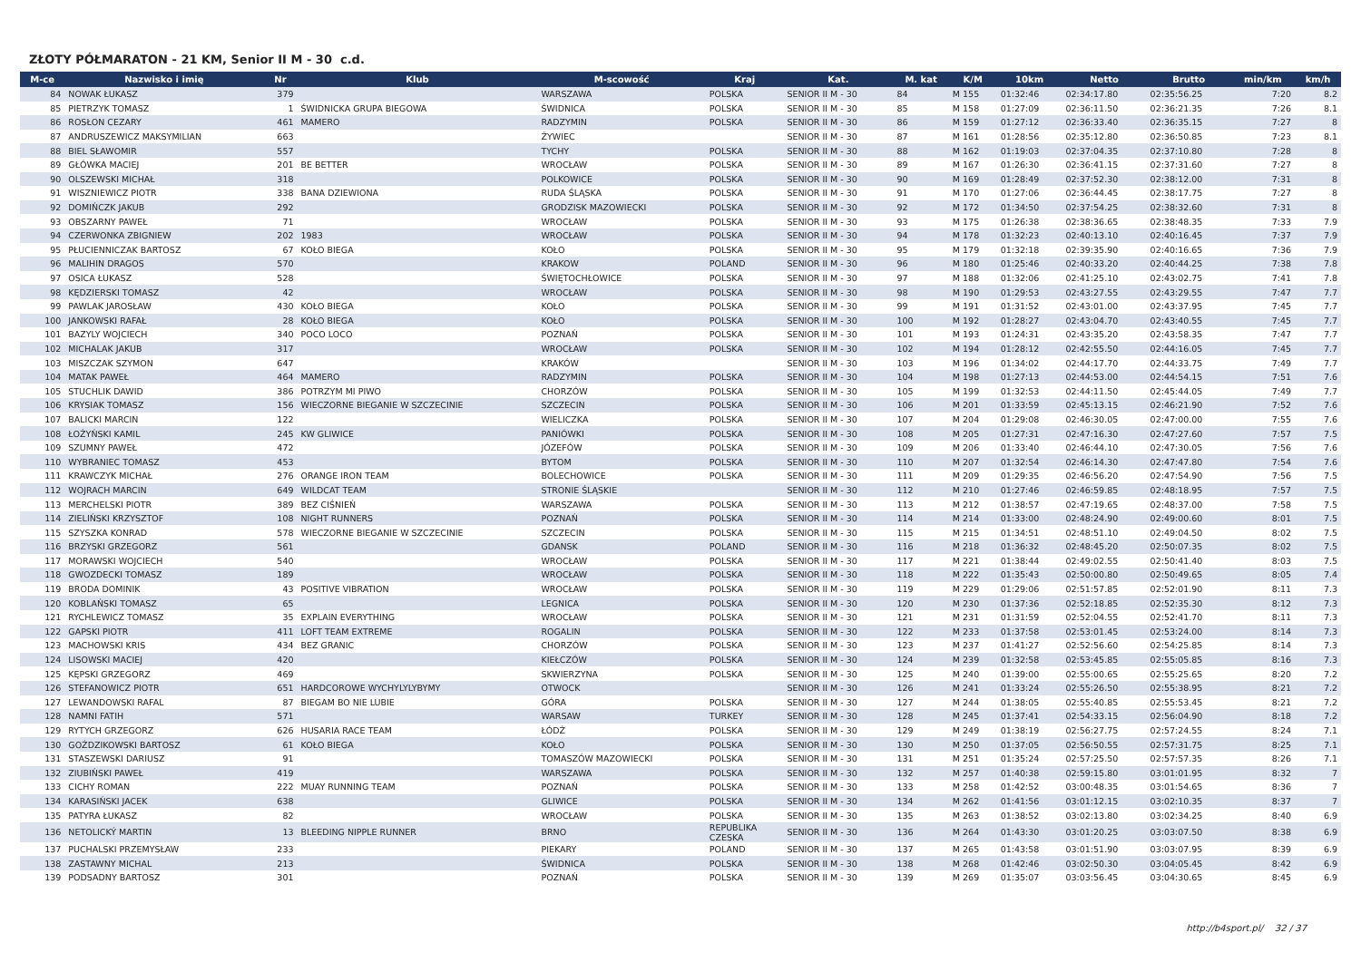ZŁOTY PÓŁMARATON - 21 KM, Senior II M - 30 c.d.
| M-ce | Nazwisko i imię | Nr | Klub | M-scowość | Kraj | Kat. | M. kat | K/M | 10km | Netto | Brutto | min/km | km/h |
| --- | --- | --- | --- | --- | --- | --- | --- | --- | --- | --- | --- | --- | --- |
| 84 | NOWAK ŁUKASZ | 379 | | WARSZAWA | POLSKA | SENIOR II M - 30 | 84 | M 155 | 01:32:46 | 02:34:17.80 | 02:35:56.25 | 7:20 | 8.2 |
| 85 | PIETRZYK TOMASZ | 1 | ŚWIDNICKA GRUPA BIEGOWA | ŚWIDNICA | POLSKA | SENIOR II M - 30 | 85 | M 158 | 01:27:09 | 02:36:11.50 | 02:36:21.35 | 7:26 | 8.1 |
| 86 | ROSŁON CEZARY | 461 | MAMERO | RADZYMIN | POLSKA | SENIOR II M - 30 | 86 | M 159 | 01:27:12 | 02:36:33.40 | 02:36:35.15 | 7:27 | 8 |
| 87 | ANDRUSZEWICZ MAKSYMILIAN | 663 | | ŻYWIEC | | SENIOR II M - 30 | 87 | M 161 | 01:28:56 | 02:35:12.80 | 02:36:50.85 | 7:23 | 8.1 |
| 88 | BIEL SŁAWOMIR | 557 | | TYCHY | POLSKA | SENIOR II M - 30 | 88 | M 162 | 01:19:03 | 02:37:04.35 | 02:37:10.80 | 7:28 | 8 |
| 89 | GŁÓWKA MACIEJ | 201 | BE BETTER | WROCŁAW | POLSKA | SENIOR II M - 30 | 89 | M 167 | 01:26:30 | 02:36:41.15 | 02:37:31.60 | 7:27 | 8 |
| 90 | OLSZEWSKI MICHAŁ | 318 | | POLKOWICE | POLSKA | SENIOR II M - 30 | 90 | M 169 | 01:28:49 | 02:37:52.30 | 02:38:12.00 | 7:31 | 8 |
| 91 | WISZNIEWICZ PIOTR | 338 | BANA DZIEWIONA | RUDA ŚLĄSKA | POLSKA | SENIOR II M - 30 | 91 | M 170 | 01:27:06 | 02:36:44.45 | 02:38:17.75 | 7:27 | 8 |
| 92 | DOMIŃCZK JAKUB | 292 | | GRODZISK MAZOWIECKI | POLSKA | SENIOR II M - 30 | 92 | M 172 | 01:34:50 | 02:37:54.25 | 02:38:32.60 | 7:31 | 8 |
| 93 | OBSZARNY PAWEŁ | 71 | | WROCŁAW | POLSKA | SENIOR II M - 30 | 93 | M 175 | 01:26:38 | 02:38:36.65 | 02:38:48.35 | 7:33 | 7.9 |
| 94 | CZERWONKA ZBIGNIEW | 202 | 1983 | WROCŁAW | POLSKA | SENIOR II M - 30 | 94 | M 178 | 01:32:23 | 02:40:13.10 | 02:40:16.45 | 7:37 | 7.9 |
| 95 | PŁUCIENNICZAK BARTOSZ | 67 | KOŁO BIEGA | KOŁO | POLSKA | SENIOR II M - 30 | 95 | M 179 | 01:32:18 | 02:39:35.90 | 02:40:16.65 | 7:36 | 7.9 |
| 96 | MALIHIN DRAGOS | 570 | | KRAKOW | POLAND | SENIOR II M - 30 | 96 | M 180 | 01:25:46 | 02:40:33.20 | 02:40:44.25 | 7:38 | 7.8 |
| 97 | OSICA ŁUKASZ | 528 | | ŚWIĘTOCHŁOWICE | POLSKA | SENIOR II M - 30 | 97 | M 188 | 01:32:06 | 02:41:25.10 | 02:43:02.75 | 7:41 | 7.8 |
| 98 | KĘDZIERSKI TOMASZ | 42 | | WROCŁAW | POLSKA | SENIOR II M - 30 | 98 | M 190 | 01:29:53 | 02:43:27.55 | 02:43:29.55 | 7:47 | 7.7 |
| 99 | PAWLAK JAROSŁAW | 430 | KOŁO BIEGA | KOŁO | POLSKA | SENIOR II M - 30 | 99 | M 191 | 01:31:52 | 02:43:01.00 | 02:43:37.95 | 7:45 | 7.7 |
| 100 | JANKOWSKI RAFAŁ | 28 | KOŁO BIEGA | KOŁO | POLSKA | SENIOR II M - 30 | 100 | M 192 | 01:28:27 | 02:43:04.70 | 02:43:40.55 | 7:45 | 7.7 |
| 101 | BAZYLY WOJCIECH | 340 | POCO LOCO | POZNAŃ | POLSKA | SENIOR II M - 30 | 101 | M 193 | 01:24:31 | 02:43:35.20 | 02:43:58.35 | 7:47 | 7.7 |
| 102 | MICHALAK JAKUB | 317 | | WROCŁAW | POLSKA | SENIOR II M - 30 | 102 | M 194 | 01:28:12 | 02:42:55.50 | 02:44:16.05 | 7:45 | 7.7 |
| 103 | MISZCZAK SZYMON | 647 | | KRAKÓW | | SENIOR II M - 30 | 103 | M 196 | 01:34:02 | 02:44:17.70 | 02:44:33.75 | 7:49 | 7.7 |
| 104 | MATAK PAWEŁ | 464 | MAMERO | RADZYMIN | POLSKA | SENIOR II M - 30 | 104 | M 198 | 01:27:13 | 02:44:53.00 | 02:44:54.15 | 7:51 | 7.6 |
| 105 | STUCHLIK DAWID | 386 | POTRZYM MI PIWO | CHORZÓW | POLSKA | SENIOR II M - 30 | 105 | M 199 | 01:32:53 | 02:44:11.50 | 02:45:44.05 | 7:49 | 7.7 |
| 106 | KRYSIAK TOMASZ | 156 | WIECZORNE BIEGANIE W SZCZECINIE | SZCZECIN | POLSKA | SENIOR II M - 30 | 106 | M 201 | 01:33:59 | 02:45:13.15 | 02:46:21.90 | 7:52 | 7.6 |
| 107 | BALICKI MARCIN | 122 | | WIELICZKA | POLSKA | SENIOR II M - 30 | 107 | M 204 | 01:29:08 | 02:46:30.05 | 02:47:00.00 | 7:55 | 7.6 |
| 108 | ŁOŻYŃSKI KAMIL | 245 | KW GLIWICE | PANIÓWKI | POLSKA | SENIOR II M - 30 | 108 | M 205 | 01:27:31 | 02:47:16.30 | 02:47:27.60 | 7:57 | 7.5 |
| 109 | SZUMNY PAWEŁ | 472 | | JÓZEFÓW | POLSKA | SENIOR II M - 30 | 109 | M 206 | 01:33:40 | 02:46:44.10 | 02:47:30.05 | 7:56 | 7.6 |
| 110 | WYBRANIEC TOMASZ | 453 | | BYTOM | POLSKA | SENIOR II M - 30 | 110 | M 207 | 01:32:54 | 02:46:14.30 | 02:47:47.80 | 7:54 | 7.6 |
| 111 | KRAWCZYK MICHAŁ | 276 | ORANGE IRON TEAM | BOLECHOWICE | POLSKA | SENIOR II M - 30 | 111 | M 209 | 01:29:35 | 02:46:56.20 | 02:47:54.90 | 7:56 | 7.5 |
| 112 | WOJRACH MARCIN | 649 | WILDCAT TEAM | STRONIE ŚLĄSKIE | | SENIOR II M - 30 | 112 | M 210 | 01:27:46 | 02:46:59.85 | 02:48:18.95 | 7:57 | 7.5 |
| 113 | MERCHELSKI PIOTR | 389 | BEZ CIŚNIEŃ | WARSZAWA | POLSKA | SENIOR II M - 30 | 113 | M 212 | 01:38:57 | 02:47:19.65 | 02:48:37.00 | 7:58 | 7.5 |
| 114 | ZIELIŃSKI KRZYSZTOF | 108 | NIGHT RUNNERS | POZNAŃ | POLSKA | SENIOR II M - 30 | 114 | M 214 | 01:33:00 | 02:48:24.90 | 02:49:00.60 | 8:01 | 7.5 |
| 115 | SZYSZKA KONRAD | 578 | WIECZORNE BIEGANIE W SZCZECINIE | SZCZECIN | POLSKA | SENIOR II M - 30 | 115 | M 215 | 01:34:51 | 02:48:51.10 | 02:49:04.50 | 8:02 | 7.5 |
| 116 | BRZYSKI GRZEGORZ | 561 | | GDANSK | POLAND | SENIOR II M - 30 | 116 | M 218 | 01:36:32 | 02:48:45.20 | 02:50:07.35 | 8:02 | 7.5 |
| 117 | MORAWSKI WOJCIECH | 540 | | WROCŁAW | POLSKA | SENIOR II M - 30 | 117 | M 221 | 01:38:44 | 02:49:02.55 | 02:50:41.40 | 8:03 | 7.5 |
| 118 | GWOZDECKI TOMASZ | 189 | | WROCŁAW | POLSKA | SENIOR II M - 30 | 118 | M 222 | 01:35:43 | 02:50:00.80 | 02:50:49.65 | 8:05 | 7.4 |
| 119 | BRODA DOMINIK | 43 | POSITIVE VIBRATION | WROCŁAW | POLSKA | SENIOR II M - 30 | 119 | M 229 | 01:29:06 | 02:51:57.85 | 02:52:01.90 | 8:11 | 7.3 |
| 120 | KOBLAŃSKI TOMASZ | 65 | | LEGNICA | POLSKA | SENIOR II M - 30 | 120 | M 230 | 01:37:36 | 02:52:18.85 | 02:52:35.30 | 8:12 | 7.3 |
| 121 | RYCHLEWICZ TOMASZ | 35 | EXPLAIN EVERYTHING | WROCŁAW | POLSKA | SENIOR II M - 30 | 121 | M 231 | 01:31:59 | 02:52:04.55 | 02:52:41.70 | 8:11 | 7.3 |
| 122 | GAPSKI PIOTR | 411 | LOFT TEAM EXTREME | ROGALIN | POLSKA | SENIOR II M - 30 | 122 | M 233 | 01:37:58 | 02:53:01.45 | 02:53:24.00 | 8:14 | 7.3 |
| 123 | MACHOWSKI KRIS | 434 | BEZ GRANIC | CHORZÓW | POLSKA | SENIOR II M - 30 | 123 | M 237 | 01:41:27 | 02:52:56.60 | 02:54:25.85 | 8:14 | 7.3 |
| 124 | LISOWSKI MACIEJ | 420 | | KIEŁCZÓW | POLSKA | SENIOR II M - 30 | 124 | M 239 | 01:32:58 | 02:53:45.85 | 02:55:05.85 | 8:16 | 7.3 |
| 125 | KĘPSKI GRZEGORZ | 469 | | SKWIERZYNA | POLSKA | SENIOR II M - 30 | 125 | M 240 | 01:39:00 | 02:55:00.65 | 02:55:25.65 | 8:20 | 7.2 |
| 126 | STEFANOWICZ PIOTR | 651 | HARDCOROWE WYCHYLYLYBYMY | OTWOCK | | SENIOR II M - 30 | 126 | M 241 | 01:33:24 | 02:55:26.50 | 02:55:38.95 | 8:21 | 7.2 |
| 127 | LEWANDOWSKI RAFAL | 87 | BIEGAM BO NIE LUBIE | GÓRA | POLSKA | SENIOR II M - 30 | 127 | M 244 | 01:38:05 | 02:55:40.85 | 02:55:53.45 | 8:21 | 7.2 |
| 128 | NAMNI FATIH | 571 | | WARSAW | TURKEY | SENIOR II M - 30 | 128 | M 245 | 01:37:41 | 02:54:33.15 | 02:56:04.90 | 8:18 | 7.2 |
| 129 | RYTYCH GRZEGORZ | 626 | HUSARIA RACE TEAM | ŁÓDŹ | POLSKA | SENIOR II M - 30 | 129 | M 249 | 01:38:19 | 02:56:27.75 | 02:57:24.55 | 8:24 | 7.1 |
| 130 | GOŹDZIKOWSKI BARTOSZ | 61 | KOŁO BIEGA | KOŁO | POLSKA | SENIOR II M - 30 | 130 | M 250 | 01:37:05 | 02:56:50.55 | 02:57:31.75 | 8:25 | 7.1 |
| 131 | STASZEWSKI DARIUSZ | 91 | | TOMASZÓW MAZOWIECKI | POLSKA | SENIOR II M - 30 | 131 | M 251 | 01:35:24 | 02:57:25.50 | 02:57:57.35 | 8:26 | 7.1 |
| 132 | ZIUBIŃSKI PAWEŁ | 419 | | WARSZAWA | POLSKA | SENIOR II M - 30 | 132 | M 257 | 01:40:38 | 02:59:15.80 | 03:01:01.95 | 8:32 | 7 |
| 133 | CICHY ROMAN | 222 | MUAY RUNNING TEAM | POZNAŃ | POLSKA | SENIOR II M - 30 | 133 | M 258 | 01:42:52 | 03:00:48.35 | 03:01:54.65 | 8:36 | 7 |
| 134 | KARASIŃSKI JACEK | 638 | | GLIWICE | POLSKA | SENIOR II M - 30 | 134 | M 262 | 01:41:56 | 03:01:12.15 | 03:02:10.35 | 8:37 | 7 |
| 135 | PATYRA ŁUKASZ | 82 | | WROCŁAW | POLSKA | SENIOR II M - 30 | 135 | M 263 | 01:38:52 | 03:02:13.80 | 03:02:34.25 | 8:40 | 6.9 |
| 136 | NETOLICKÝ MARTIN | 13 | BLEEDING NIPPLE RUNNER | BRNO | REPUBLIKA CZESKA | SENIOR II M - 30 | 136 | M 264 | 01:43:30 | 03:01:20.25 | 03:03:07.50 | 8:38 | 6.9 |
| 137 | PUCHALSKI PRZEMYSŁAW | 233 | | PIEKARY | POLAND | SENIOR II M - 30 | 137 | M 265 | 01:43:58 | 03:01:51.90 | 03:03:07.95 | 8:39 | 6.9 |
| 138 | ZASTAWNY MICHAL | 213 | | ŚWIDNICA | POLSKA | SENIOR II M - 30 | 138 | M 268 | 01:42:46 | 03:02:50.30 | 03:04:05.45 | 8:42 | 6.9 |
| 139 | PODSADNY BARTOSZ | 301 | | POZNAŃ | POLSKA | SENIOR II M - 30 | 139 | M 269 | 01:35:07 | 03:03:56.45 | 03:04:30.65 | 8:45 | 6.9 |
http://b4sport.pl/ 32 / 37